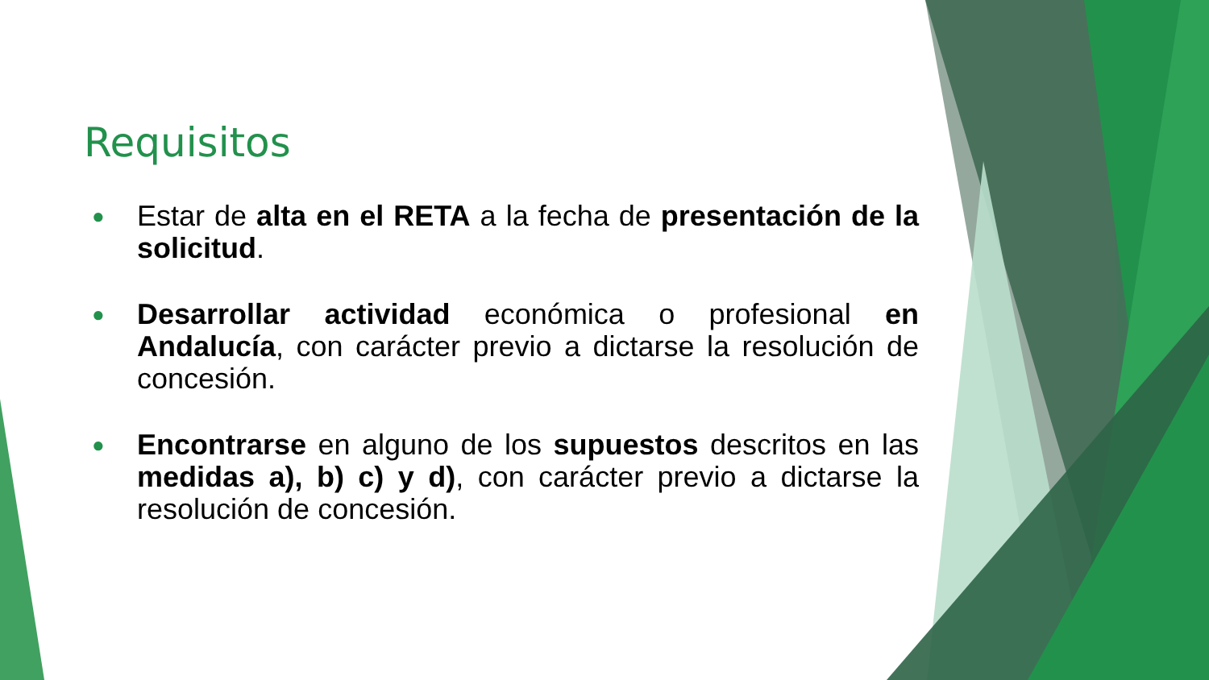Requisitos
●
Estar de alta en el RETA a la fecha de presentación de la solicitud.
●
Desarrollar actividad económica o profesional en Andalucía, con carácter previo a dictarse la resolución de concesión.
●
Encontrarse en alguno de los supuestos descritos en las medidas a), b) c) y d), con carácter previo a dictarse la resolución de concesión.